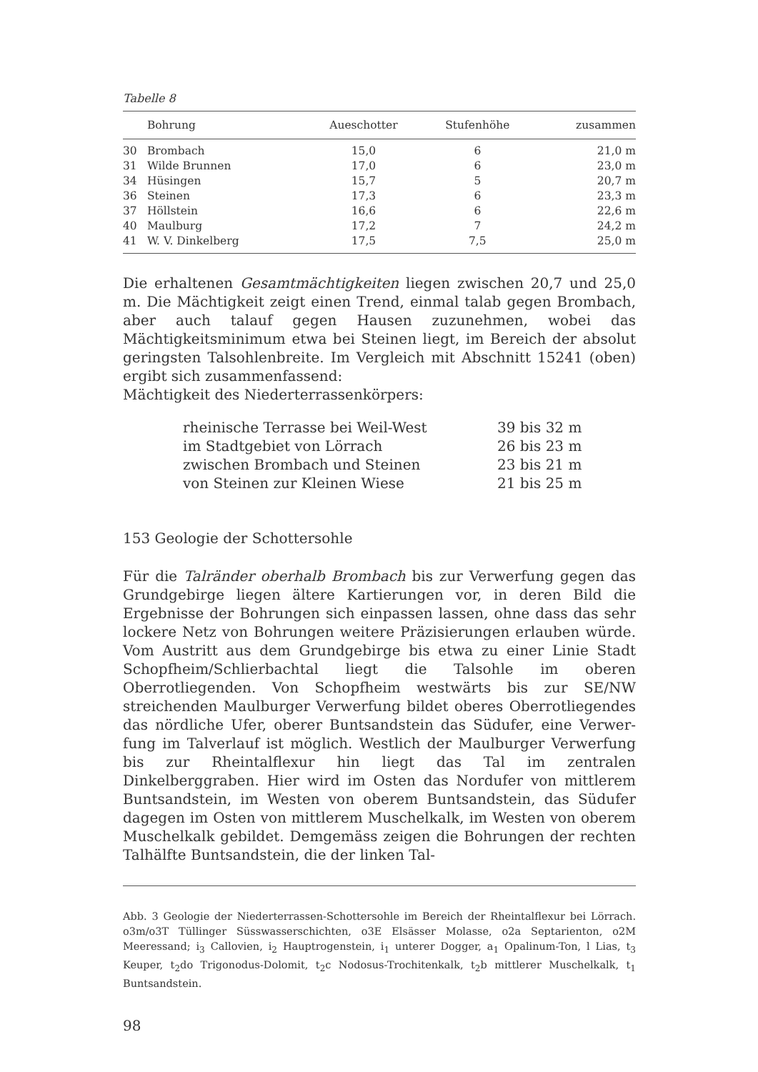Tabelle 8
| | Bohrung | Aueschotter | Stufenhöhe | zusammen |
| --- | --- | --- | --- | --- |
| 30 | Brombach | 15,0 | 6 | 21,0 m |
| 31 | Wilde Brunnen | 17,0 | 6 | 23,0 m |
| 34 | Hüsingen | 15,7 | 5 | 20,7 m |
| 36 | Steinen | 17,3 | 6 | 23,3 m |
| 37 | Höllstein | 16,6 | 6 | 22,6 m |
| 40 | Maulburg | 17,2 | 7 | 24,2 m |
| 41 | W. V. Dinkelberg | 17,5 | 7,5 | 25,0 m |
Die erhaltenen Gesamtmächtigkeiten liegen zwischen 20,7 und 25,0 m. Die Mächtigkeit zeigt einen Trend, einmal talab gegen Brombach, aber auch tal­auf gegen Hausen zuzunehmen, wobei das Mächtigkeitsminimum etwa bei Steinen liegt, im Bereich der absolut geringsten Talsohlenbreite. Im Vergleich mit Abschnitt 15241 (oben) ergibt sich zusammenfassend:
Mächtigkeit des Niederterrassenkörpers:
| rheinische Terrasse bei Weil-West | 39 bis 32 m |
| im Stadtgebiet von Lörrach | 26 bis 23 m |
| zwischen Brombach und Steinen | 23 bis 21 m |
| von Steinen zur Kleinen Wiese | 21 bis 25 m |
153 Geologie der Schottersohle
Für die Talränder oberhalb Brombach bis zur Verwerfung gegen das Grund­gebirge liegen ältere Kartierungen vor, in deren Bild die Ergebnisse der Bohrungen sich einpassen lassen, ohne dass das sehr lockere Netz von Boh­rungen weitere Präzisierungen erlauben würde. Vom Austritt aus dem Grundgebirge bis etwa zu einer Linie Stadt Schopfheim/Schlierbachtal liegt die Talsohle im oberen Oberrotliegenden. Von Schopfheim westwärts bis zur SE/NW streichenden Maulburger Verwerfung bildet oberes Oberrot­liegendes das nördliche Ufer, oberer Buntsandstein das Südufer, eine Verwer­fung im Talverlauf ist möglich. Westlich der Maulburger Verwerfung bis zur Rheintalflexur hin liegt das Tal im zentralen Dinkelberggraben. Hier wird im Osten das Nordufer von mittlerem Buntsandstein, im Westen von oberem Buntsandstein, das Südufer dagegen im Osten von mittlerem Mu­schelkalk, im Westen von oberem Muschelkalk gebildet. Demgemäss zeigen die Bohrungen der rechten Talhälfte Buntsandstein, die der linken Tal-
Abb. 3 Geologie der Niederterrassen-Schottersohle im Bereich der Rheintalflexur bei Lörrach. o3m/o3T Tüllinger Süsswasserschichten, o3E Elsässer Molasse, o2a Septarienton, o2M Meeressand; i<sub>3</sub> Callovien, i<sub>2</sub> Hauptrogenstein, i<sub>1</sub> unterer Dogger, a<sub>1</sub> Opalinum-Ton, l Lias, t<sub>3</sub> Keuper, t<sub>2</sub>do Trigonodus-Dolomit, t<sub>2</sub>c Nodosus-Trochitenkalk, t<sub>2</sub>b mittlerer Muschelkalk, t<sub>1</sub> Buntsandstein.
98